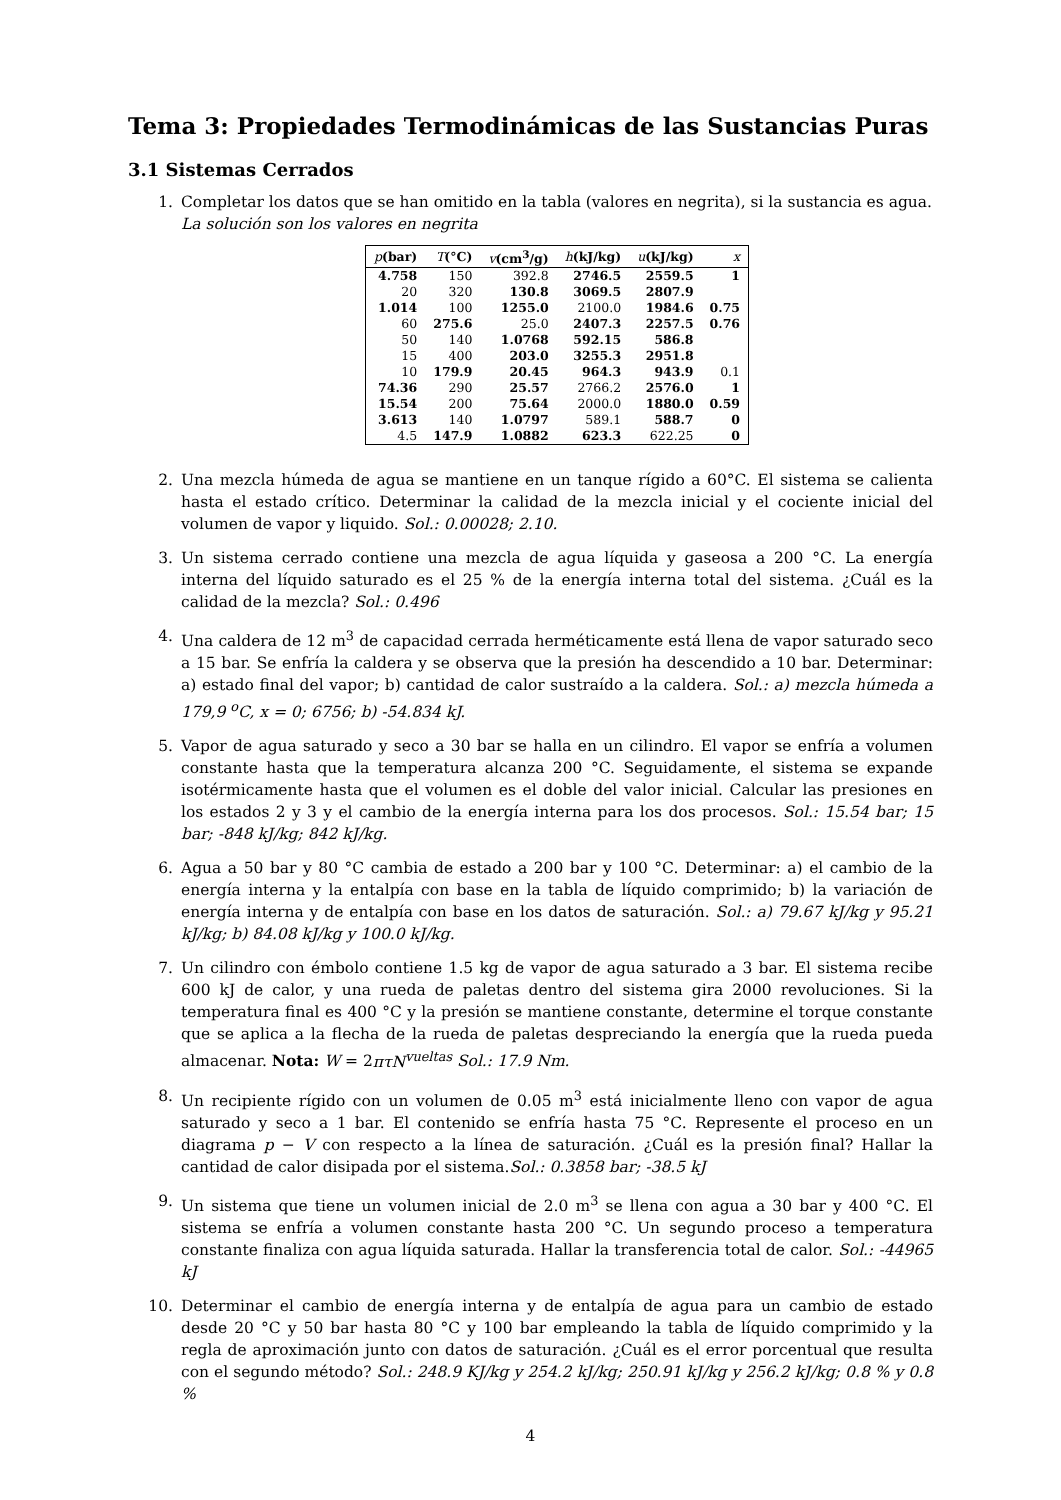Tema 3: Propiedades Termodinámicas de las Sustancias Puras
3.1 Sistemas Cerrados
1. Completar los datos que se han omitido en la tabla (valores en negrita), si la sustancia es agua.
La solución son los valores en negrita
| p (bar) | T (°C) | v (cm<sup>3</sup>/g) | h (kJ/kg) | u (kJ/kg) | x |
| --- | --- | --- | --- | --- | --- |
| 4.758 | 150 | 392.8 | 2746.5 | 2559.5 | 1 |
| 20 | 320 | 130.8 | 3069.5 | 2807.9 | |
| 1.014 | 100 | 1255.0 | 2100.0 | 1984.6 | 0.75 |
| 60 | 275.6 | 25.0 | 2407.3 | 2257.5 | 0.76 |
| 50 | 140 | 1.0768 | 592.15 | 586.8 | |
| 15 | 400 | 203.0 | 3255.3 | 2951.8 | |
| 10 | 179.9 | 20.45 | 964.3 | 943.9 | 0.1 |
| 74.36 | 290 | 25.57 | 2766.2 | 2576.0 | 1 |
| 15.54 | 200 | 75.64 | 2000.0 | 1880.0 | 0.59 |
| 3.613 | 140 | 1.0797 | 589.1 | 588.7 | 0 |
| 4.5 | 147.9 | 1.0882 | 623.3 | 622.25 | 0 |
2. Una mezcla húmeda de agua se mantiene en un tanque rígido a 60°C. El sistema se calienta hasta el estado crítico. Determinar la calidad de la mezcla inicial y el cociente inicial del volumen de vapor y liquido. Sol.: 0.00028; 2.10.
3. Un sistema cerrado contiene una mezcla de agua líquida y gaseosa a 200 °C. La energía interna del líquido saturado es el 25 % de la energía interna total del sistema. ¿Cuál es la calidad de la mezcla? Sol.: 0.496
4. Una caldera de 12 m<sup>3</sup> de capacidad cerrada herméticamente está llena de vapor saturado seco a 15 bar. Se enfría la caldera y se observa que la presión ha descendido a 10 bar. Determinar: a) estado final del vapor; b) cantidad de calor sustraído a la caldera. Sol.: a) mezcla húmeda a 179,9 <sup>o</sup>C, x = 0; 6756; b) -54.834 kJ.
5. Vapor de agua saturado y seco a 30 bar se halla en un cilindro. El vapor se enfría a volumen constante hasta que la temperatura alcanza 200 °C. Seguidamente, el sistema se expande isotérmicamente hasta que el volumen es el doble del valor inicial. Calcular las presiones en los estados 2 y 3 y el cambio de la energía interna para los dos procesos. Sol.: 15.54 bar; 15 bar; -848 kJ/kg; 842 kJ/kg.
6. Agua a 50 bar y 80 °C cambia de estado a 200 bar y 100 °C. Determinar: a) el cambio de la energía interna y la entalpía con base en la tabla de líquido comprimido; b) la variación de energía interna y de entalpía con base en los datos de saturación. Sol.: a) 79.67 kJ/kg y 95.21 kJ/kg; b) 84.08 kJ/kg y 100.0 kJ/kg.
7. Un cilindro con émbolo contiene 1.5 kg de vapor de agua saturado a 3 bar. El sistema recibe 600 kJ de calor, y una rueda de paletas dentro del sistema gira 2000 revoluciones. Si la temperatura final es 400 °C y la presión se mantiene constante, determine el torque constante que se aplica a la flecha de la rueda de paletas despreciando la energía que la rueda pueda almacenar. Nota: W = 2πτN<sup>vueltas</sup> Sol.: 17.9 Nm.
8. Un recipiente rígido con un volumen de 0.05 m<sup>3</sup> está inicialmente lleno con vapor de agua saturado y seco a 1 bar. El contenido se enfría hasta 75 °C. Represente el proceso en un diagrama p − V con respecto a la línea de saturación. ¿Cuál es la presión final? Hallar la cantidad de calor disipada por el sistema.Sol.: 0.3858 bar; -38.5 kJ
9. Un sistema que tiene un volumen inicial de 2.0 m<sup>3</sup> se llena con agua a 30 bar y 400 °C. El sistema se enfría a volumen constante hasta 200 °C. Un segundo proceso a temperatura constante finaliza con agua líquida saturada. Hallar la transferencia total de calor. Sol.: -44965 kJ
10. Determinar el cambio de energía interna y de entalpía de agua para un cambio de estado desde 20 °C y 50 bar hasta 80 °C y 100 bar empleando la tabla de líquido comprimido y la regla de aproximación junto con datos de saturación. ¿Cuál es el error porcentual que resulta con el segundo método? Sol.: 248.9 KJ/kg y 254.2 kJ/kg; 250.91 kJ/kg y 256.2 kJ/kg; 0.8 % y 0.8 %
4